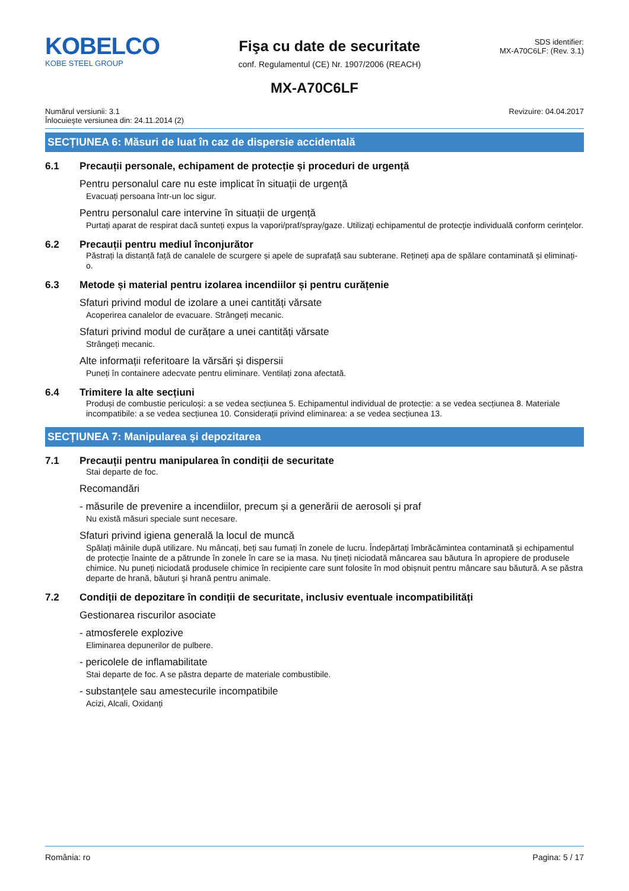KOBELCO
KOBE STEEL GROUP
Fişa cu date de securitate
conf. Regulamentul (CE) Nr. 1907/2006 (REACH)
SDS identifier:
MX-A70C6LF: (Rev. 3.1)
MX-A70C6LF
Numărul versiunii: 3.1
Înlocuieşte versiunea din: 24.11.2014 (2)
Revizuire: 04.04.2017
SECȚIUNEA 6: Măsuri de luat în caz de dispersie accidentală
6.1 Precauții personale, echipament de protecție și proceduri de urgență
Pentru personalul care nu este implicat în situații de urgență
Evacuați persoana într-un loc sigur.
Pentru personalul care intervine în situații de urgență
Purtați aparat de respirat dacă sunteți expus la vapori/praf/spray/gaze. Utilizaţi echipamentul de protecţie individuală conform cerinţelor.
6.2 Precauții pentru mediul înconjurător
Păstrați la distanță față de canalele de scurgere și apele de suprafață sau subterane. Rețineți apa de spălare contaminată și eliminați-o.
6.3 Metode și material pentru izolarea incendiilor și pentru curățenie
Sfaturi privind modul de izolare a unei cantități vărsate
Acoperirea canalelor de evacuare. Strângeți mecanic.
Sfaturi privind modul de curățare a unei cantități vărsate
Strângeți mecanic.
Alte informații referitoare la vărsări și dispersii
Puneți în containere adecvate pentru eliminare. Ventilați zona afectată.
6.4 Trimitere la alte secțiuni
Produși de combustie periculoși: a se vedea secțiunea 5. Echipamentul individual de protecție: a se vedea secțiunea 8. Materiale incompatibile: a se vedea secțiunea 10. Considerații privind eliminarea: a se vedea secțiunea 13.
SECȚIUNEA 7: Manipularea și depozitarea
7.1 Precauții pentru manipularea în condiții de securitate
Stai departe de foc.
Recomandări
- măsurile de prevenire a incendiilor, precum și a generării de aerosoli și praf
Nu există măsuri speciale sunt necesare.
Sfaturi privind igiena generală la locul de muncă
Spălați mâinile după utilizare. Nu mâncați, beți sau fumați în zonele de lucru. Îndepărtați îmbrăcămintea contaminată și echipamentul de protecție înainte de a pătrunde în zonele în care se ia masa. Nu țineți niciodată mâncarea sau băutura în apropiere de produsele chimice. Nu puneți niciodată produsele chimice în recipiente care sunt folosite în mod obișnuit pentru mâncare sau băutură. A se păstra departe de hrană, băuturi şi hrană pentru animale.
7.2 Condiții de depozitare în condiții de securitate, inclusiv eventuale incompatibilități
Gestionarea riscurilor asociate
- atmosferele explozive
Eliminarea depunerilor de pulbere.
- pericolele de inflamabilitate
Stai departe de foc. A se păstra departe de materiale combustibile.
- substanțele sau amestecurile incompatibile
Acizi, Alcali, Oxidanți
România: ro Pagina: 5 / 17